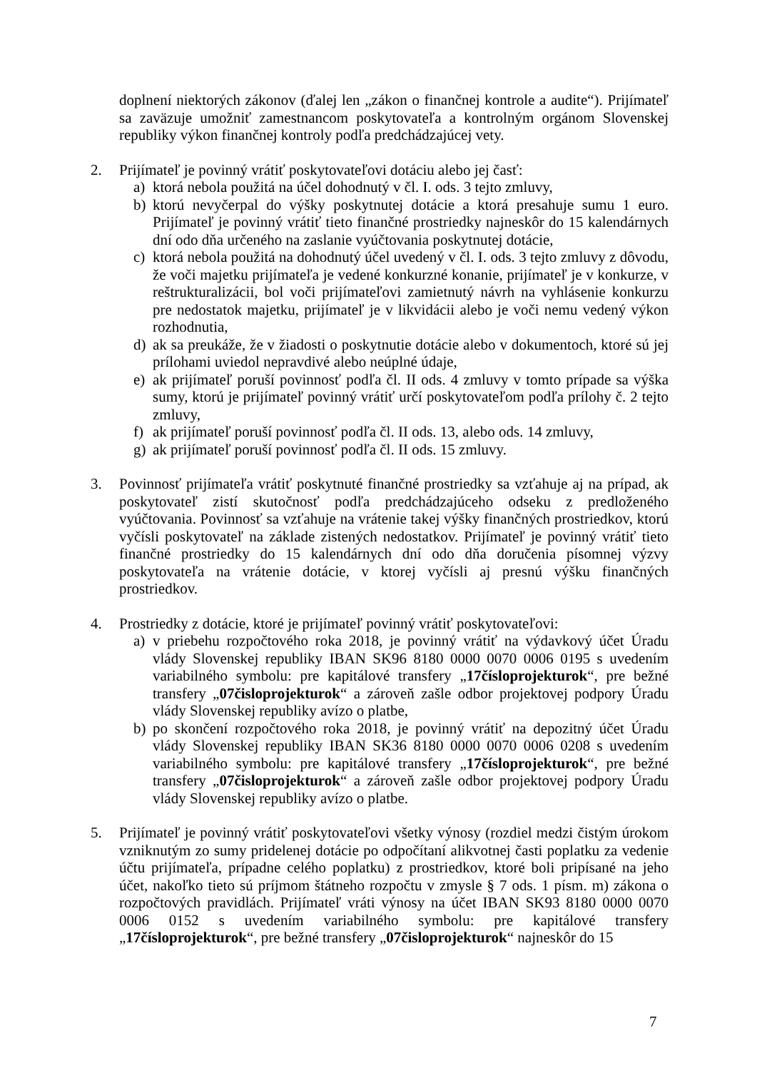doplnení niektorých zákonov (ďalej len „zákon o finančnej kontrole a audite“). Prijímateľ sa zaväzuje umožniť zamestnancom poskytovateľa a kontrolným orgánom Slovenskej republiky výkon finančnej kontroly podľa predchádzajúcej vety.
2. Prijímateľ je povinný vrátiť poskytovateľovi dotáciu alebo jej časť:
a) ktorá nebola použitá na účel dohodnutý v čl. I. ods. 3 tejto zmluvy,
b) ktorú nevyčerpal do výšky poskytnutej dotácie a ktorá presahuje sumu 1 euro. Prijímateľ je povinný vrátiť tieto finančné prostriedky najneskôr do 15 kalendárnych dní odo dňa určeného na zaslanie vyúčtovania poskytnutej dotácie,
c) ktorá nebola použitá na dohodnutý účel uvedený v čl. I. ods. 3 tejto zmluvy z dôvodu, že voči majetku prijímateľa je vedené konkurzné konanie, prijímateľ je v konkurze, v reštrukturalizácii, bol voči prijímateľovi zamietnutý návrh na vyhlásenie konkurzu pre nedostatok majetku, prijímateľ je v likvidácii alebo je voči nemu vedený výkon rozhodnutia,
d) ak sa preukáže, že v žiadosti o poskytnutie dotácie alebo v dokumentoch, ktoré sú jej prílohami uviedol nepravdivé alebo neúplné údaje,
e) ak prijímateľ poruší povinnosť podľa čl. II ods. 4 zmluvy v tomto prípade sa výška sumy, ktorú je prijímateľ povinný vrátiť určí poskytovateľom podľa prílohy č. 2 tejto zmluvy,
f) ak prijímateľ poruší povinnosť podľa čl. II ods. 13, alebo ods. 14 zmluvy,
g) ak prijímateľ poruší povinnosť podľa čl. II ods. 15 zmluvy.
3. Povinnosť prijímateľa vrátiť poskytnuté finančné prostriedky sa vzťahuje aj na prípad, ak poskytovateľ zistí skutočnosť podľa predchádzajúceho odseku z predloženého vyúčtovania. Povinnosť sa vzťahuje na vrátenie takej výšky finančných prostriedkov, ktorú vyčísli poskytovateľ na základe zistených nedostatkov. Prijímateľ je povinný vrátiť tieto finančné prostriedky do 15 kalendárnych dní odo dňa doručenia písomnej výzvy poskytovateľa na vrátenie dotácie, v ktorej vyčísli aj presnú výšku finančných prostriedkov.
4. Prostriedky z dotácie, ktoré je prijímateľ povinný vrátiť poskytovateľovi:
a) v priebehu rozpočtového roka 2018, je povinný vrátiť na výdavkový účet Úradu vlády Slovenskej republiky IBAN SK96 8180 0000 0070 0006 0195 s uvedením variabilného symbolu: pre kapitálové transfery „17číslo­projekturok“, pre bežné transfery „07čisloprojekturok“ a zároveň zašle odbor projektovej podpory Úradu vlády Slovenskej republiky avízo o platbe,
b) po skončení rozpočtového roka 2018, je povinný vrátiť na depozitný účet Úradu vlády Slovenskej republiky IBAN SK36 8180 0000 0070 0006 0208 s uvedením variabilného symbolu: pre kapitálové transfery „17čísloprojekturok“, pre bežné transfery „07čisloprojekturok“ a zároveň zašle odbor projektovej podpory Úradu vlády Slovenskej republiky avízo o platbe.
5. Prijímateľ je povinný vrátiť poskytovateľovi všetky výnosy (rozdiel medzi čistým úrokom vzniknutým zo sumy pridelenej dotácie po odpočítaní alikvotnej časti poplatku za vedenie účtu prijímateľa, prípadne celého poplatku) z prostriedkov, ktoré boli pripísané na jeho účet, nakoľko tieto sú príjmom štátneho rozpočtu v zmysle § 7 ods. 1 písm. m) zákona o rozpočtových pravidlách. Prijímateľ vráti výnosy na účet IBAN SK93 8180 0000 0070 0006 0152 s uvedením variabilného symbolu: pre kapitálové transfery „17čísloprojekturok“, pre bežné transfery „07čisloprojekturok“ najneskôr do 15
7